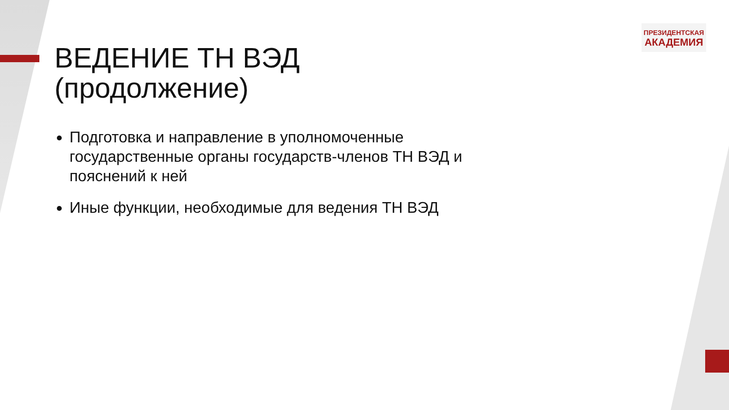ПРЕЗИДЕНТСКАЯ
АКАДЕМИЯ
ВЕДЕНИЕ ТН ВЭД
(продолжение)
Подготовка и направление в уполномоченные государственные органы государств-членов ТН ВЭД и пояснений к ней
Иные функции, необходимые для ведения ТН ВЭД